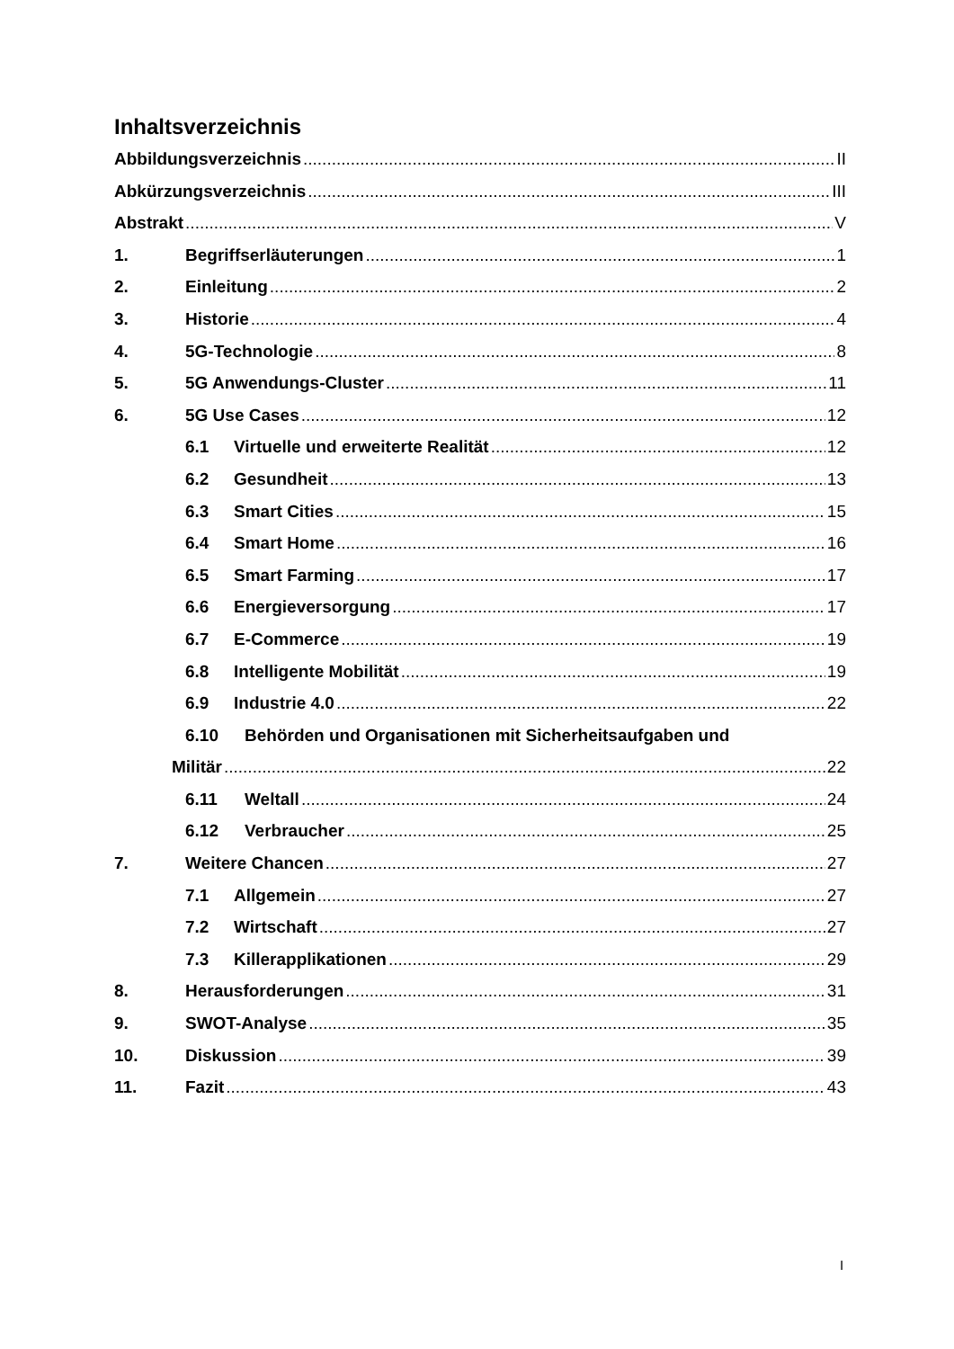Inhaltsverzeichnis
Abbildungsverzeichnis II
Abkürzungsverzeichnis III
Abstrakt V
1. Begriffserläuterungen 1
2. Einleitung 2
3. Historie 4
4. 5G-Technologie 8
5. 5G Anwendungs-Cluster 11
6. 5G Use Cases 12
6.1 Virtuelle und erweiterte Realität 12
6.2 Gesundheit 13
6.3 Smart Cities 15
6.4 Smart Home 16
6.5 Smart Farming 17
6.6 Energieversorgung 17
6.7 E-Commerce 19
6.8 Intelligente Mobilität 19
6.9 Industrie 4.0 22
6.10 Behörden und Organisationen mit Sicherheitsaufgaben und
Militär 22
6.11 Weltall 24
6.12 Verbraucher 25
7. Weitere Chancen 27
7.1 Allgemein 27
7.2 Wirtschaft 27
7.3 Killerapplikationen 29
8. Herausforderungen 31
9. SWOT-Analyse 35
10. Diskussion 39
11. Fazit 43
I